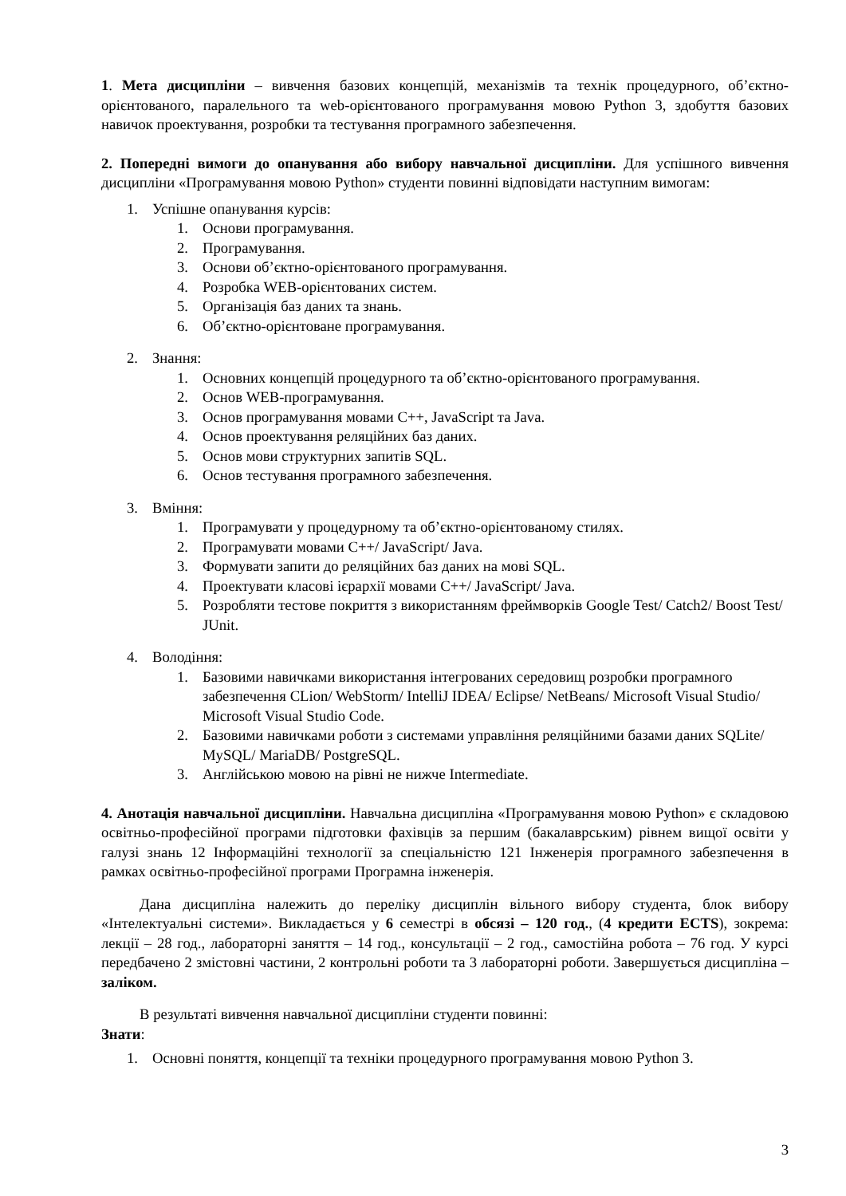1. Мета дисципліни – вивчення базових концепцій, механізмів та технік процедурного, об’єктно-орієнтованого, паралельного та web-орієнтованого програмування мовою Python 3, здобуття базових навичок проектування, розробки та тестування програмного забезпечення.
2. Попередні вимоги до опанування або вибору навчальної дисципліни. Для успішного вивчення дисципліни «Програмування мовою Python» студенти повинні відповідати наступним вимогам:
1. Успішне опанування курсів:
1. Основи програмування.
2. Програмування.
3. Основи об’єктно-орієнтованого програмування.
4. Розробка WEB-орієнтованих систем.
5. Організація баз даних та знань.
6. Об’єктно-орієнтоване програмування.
2. Знання:
1. Основних концепцій процедурного та об’єктно-орієнтованого програмування.
2. Основ WEB-програмування.
3. Основ програмування мовами C++, JavaScript та Java.
4. Основ проектування реляційних баз даних.
5. Основ мови структурних запитів SQL.
6. Основ тестування програмного забезпечення.
3. Вміння:
1. Програмувати у процедурному та об’єктно-орієнтованому стилях.
2. Програмувати мовами C++/ JavaScript/ Java.
3. Формувати запити до реляційних баз даних на мові SQL.
4. Проектувати класові ієрархії мовами C++/ JavaScript/ Java.
5. Розробляти тестове покриття з використанням фреймворків Google Test/ Catch2/ Boost Test/ JUnit.
4. Володіння:
1. Базовими навичками використання інтегрованих середовищ розробки програмного забезпечення CLion/ WebStorm/ IntelliJ IDEA/ Eclipse/ NetBeans/ Microsoft Visual Studio/ Microsoft Visual Studio Code.
2. Базовими навичками роботи з системами управління реляційними базами даних SQLite/ MySQL/ MariaDB/ PostgreSQL.
3. Англійською мовою на рівні не нижче Intermediate.
4. Анотація навчальної дисципліни. Навчальна дисципліна «Програмування мовою Python» є складовою освітньо-професійної програми підготовки фахівців за першим (бакалаврським) рівнем вищої освіти у галузі знань 12 Інформаційні технології за спеціальністю 121 Інженерія програмного забезпечення в рамках освітньо-професійної програми Програмна інженерія.
Дана дисципліна належить до переліку дисциплін вільного вибору студента, блок вибору «Інтелектуальні системи». Викладається у 6 семестрі в обсязі – 120 год., (4 кредити ECTS), зокрема: лекції – 28 год., лабораторні заняття – 14 год., консультації – 2 год., самостійна робота – 76 год. У курсі передбачено 2 змістовні частини, 2 контрольні роботи та 3 лабораторні роботи. Завершується дисципліна – заліком.
В результаті вивчення навчальної дисципліни студенти повинні:
Знати:
1. Основні поняття, концепції та техніки процедурного програмування мовою Python 3.
3